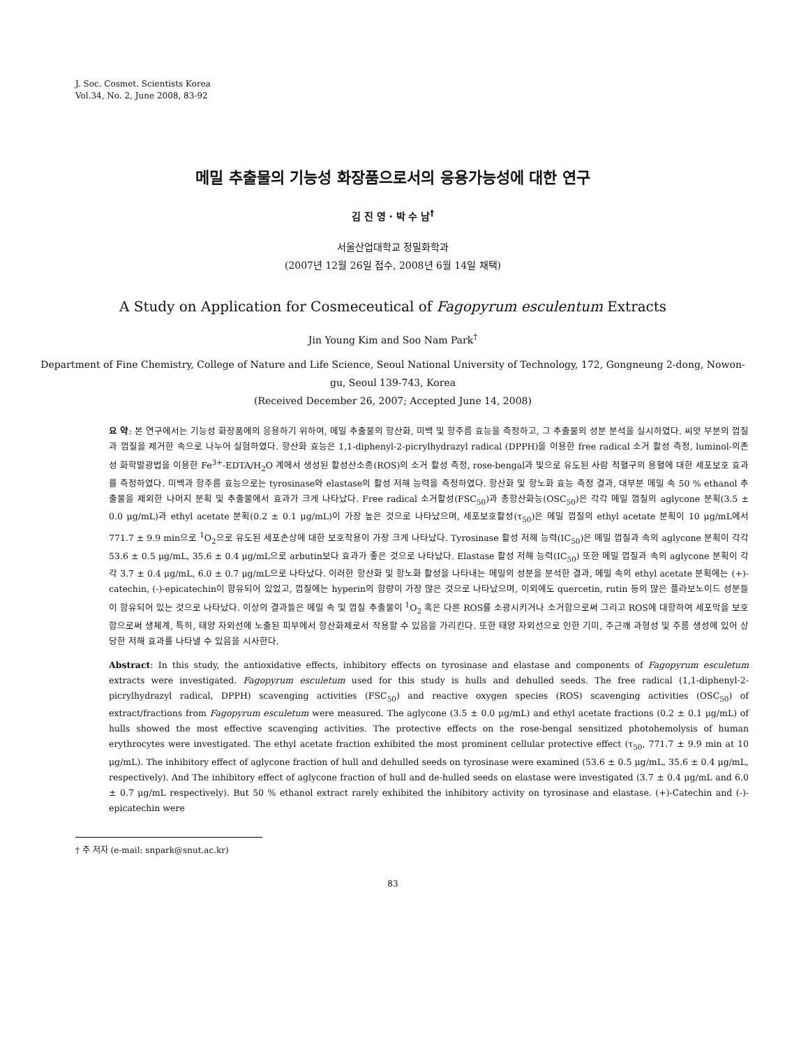J. Soc. Cosmet. Scientists Korea
Vol.34, No. 2, June 2008, 83-92
메밀 추출물의 기능성 화장품으로서의 응용가능성에 대한 연구
김 진 영 · 박 수 남<sup>†</sup>
서울산업대학교 정밀화학과
(2007년 12월 26일 접수, 2008년 6월 14일 채택)
A Study on Application for Cosmeceutical of Fagopyrum esculentum Extracts
Jin Young Kim and Soo Nam Park<sup>†</sup>
Department of Fine Chemistry, College of Nature and Life Science, Seoul National University of Technology, 172, Gongneung 2-dong, Nowon-gu, Seoul 139-743, Korea
(Received December 26, 2007; Accepted June 14, 2008)
요 약: 본 연구에서는 기능성 화장품에의 응용하기 위하여, 메밀 추출물의 항산화, 미백 및 항주름 효능을 측정하고, 그 추출물의 성분 분석을 실시하였다. 씨앗 부분의 껍질과 껍질을 제거한 속으로 나누어 실험하였다. 항산화 효능은 1,1-diphenyl-2-picrylhydrazyl radical (DPPH)을 이용한 free radical 소거 활성 측정, luminol-의존성 화학발광법을 이용한 Fe<sup>3+</sup>-EDTA/H<sub>2</sub>O 계에서 생성된 활성산소종(ROS)의 소거 활성 측정, rose-bengal과 빛으로 유도된 사람 적혈구의 용혈에 대한 세포보호 효과를 측정하였다. 미백과 항주름 효능으로는 tyrosinase와 elastase의 활성 저해 능력을 측정하였다. 항산화 및 항노화 효능 측정 결과, 대부분 메밀 속 50 % ethanol 추출물을 제외한 나머지 분획 및 추출물에서 효과가 크게 나타났다. Free radical 소거활성(FSC<sub>50</sub>)과 총항산화능(OSC<sub>50</sub>)은 각각 메밀 껍질의 aglycone 분획(3.5 ± 0.0 μg/mL)과 ethyl acetate 분획(0.2 ± 0.1 μg/mL)이 가장 높은 것으로 나타났으며, 세포보호활성(τ<sub>50</sub>)은 메밀 껍질의 ethyl acetate 분획이 10 μg/mL에서 771.7 ± 9.9 min으로 <sup>1</sup>O<sub>2</sub>으로 유도된 세포손상에 대한 보호작용이 가장 크게 나타났다. Tyrosinase 활성 저해 능력(IC<sub>50</sub>)은 메밀 껍질과 속의 aglycone 분획이 각각 53.6 ± 0.5 μg/mL, 35.6 ± 0.4 μg/mL으로 arbutin보다 효과가 좋은 것으로 나타났다. Elastase 활성 저해 능력(IC<sub>50</sub>) 또한 메밀 껍질과 속의 aglycone 분획이 각각 3.7 ± 0.4 μg/mL, 6.0 ± 0.7 μg/mL으로 나타났다. 이러한 항산화 및 항노화 활성을 나타내는 메밀의 성분을 분석한 결과, 메밀 속의 ethyl acetate 분획에는 (+)-catechin, (-)-epicatechin이 함유되어 있었고, 껍질에는 hyperin의 함량이 가장 많은 것으로 나타났으며, 이외에도 quercetin, rutin 등의 많은 플라보노이드 성분들이 함유되어 있는 것으로 나타났다. 이상의 결과들은 메밀 속 및 껍질 추출물이 <sup>1</sup>O<sub>2</sub> 혹은 다른 ROS를 소광시키거나 소거함으로써 그리고 ROS에 대항하여 세포막을 보호함으로써 생체계, 특히, 태양 자외선에 노출된 피부에서 항산화제로서 작용할 수 있음을 가리킨다. 또한 태양 자외선으로 인한 기미, 주근깨 과형성 및 주름 생성에 있어 상당한 저해 효과를 나타낼 수 있음을 시사한다.
Abstract: In this study, the antioxidative effects, inhibitory effects on tyrosinase and elastase and components of Fagopyrum esculetum extracts were investigated. Fagopyrum esculetum used for this study is hulls and dehulled seeds. The free radical (1,1-diphenyl-2-picrylhydrazyl radical, DPPH) scavenging activities (FSC<sub>50</sub>) and reactive oxygen species (ROS) scavenging activities (OSC<sub>50</sub>) of extract/fractions from Fagopyrum esculetum were measured. The aglycone (3.5 ± 0.0 μg/mL) and ethyl acetate fractions (0.2 ± 0.1 μg/mL) of hulls showed the most effective scavenging activities. The protective effects on the rose-bengal sensitized photohemolysis of human erythrocytes were investigated. The ethyl acetate fraction exhibited the most prominent cellular protective effect (τ<sub>50</sub>, 771.7 ± 9.9 min at 10 μg/mL). The inhibitory effect of aglycone fraction of hull and dehulled seeds on tyrosinase were examined (53.6 ± 0.5 μg/mL, 35.6 ± 0.4 μg/mL, respectively). And The inhibitory effect of aglycone fraction of hull and de-hulled seeds on elastase were investigated (3.7 ± 0.4 μg/mL and 6.0 ± 0.7 μg/mL respectively). But 50 % ethanol extract rarely exhibited the inhibitory activity on tyrosinase and elastase. (+)-Catechin and (-)-epicatechin were
† 주 저자 (e-mail: snpark@snut.ac.kr)
83